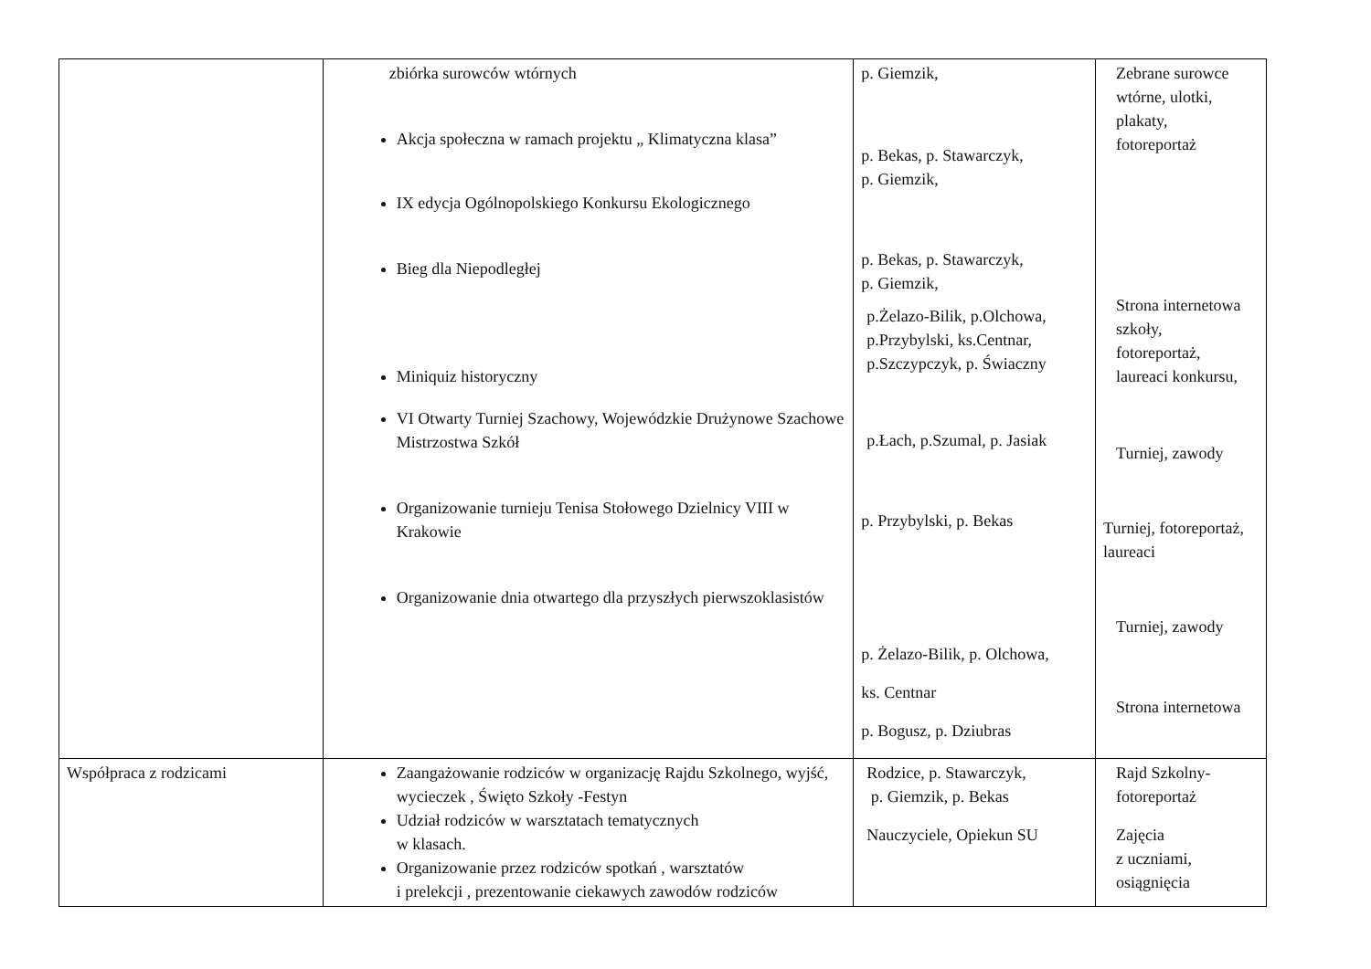| | zbiórka surowców wtórnych Akcja społeczna w ramach projektu „ Klimatyczna klasa” IX edycja Ogólnopolskiego Konkursu Ekologicznego Bieg dla Niepodległej Miniquiz historyczny VI Otwarty Turniej Szachowy, Wojewódzkie Drużynowe Szachowe Mistrzostwa Szkół Organizowanie turnieju Tenisa Stołowego Dzielnicy VIII w Krakowie Organizowanie dnia otwartego dla przyszłych pierwszoklasistów | p. Giemzik, p. Bekas, p. Stawarczyk, p. Giemzik, p. Bekas, p. Stawarczyk, p. Giemzik, p.Żelazo-Bilik, p.Olchowa, p.Przybylski, ks.Centnar, p.Szczypczyk, p. Świaczny p.Łach, p.Szumal, p. Jasiak p. Przybylski, p. Bekas p. Żelazo-Bilik, p. Olchowa, ks. Centnar p. Bogusz, p. Dziubras | Zebrane surowce wtórne, ulotki, plakaty, fotoreportaż Strona internetowa szkoły, fotoreportaż, laureaci konkursu, Turniej, zawody Turniej, fotoreportaż, laureaci Turniej, zawody Strona internetowa |
| Współpraca z rodzicami | Zaangażowanie rodziców w organizację Rajdu Szkolnego, wyjść, wycieczek , Święto Szkoły -Festyn Udział rodziców w warsztatach tematycznych w klasach. Organizowanie przez rodziców spotkań , warsztatów i prelekcji , prezentowanie ciekawych zawodów rodziców | Rodzice, p. Stawarczyk, p. Giemzik, p. Bekas Nauczyciele, Opiekun SU | Rajd Szkolny- fotoreportaż Zajęcia z uczniami, osiągnięcia |